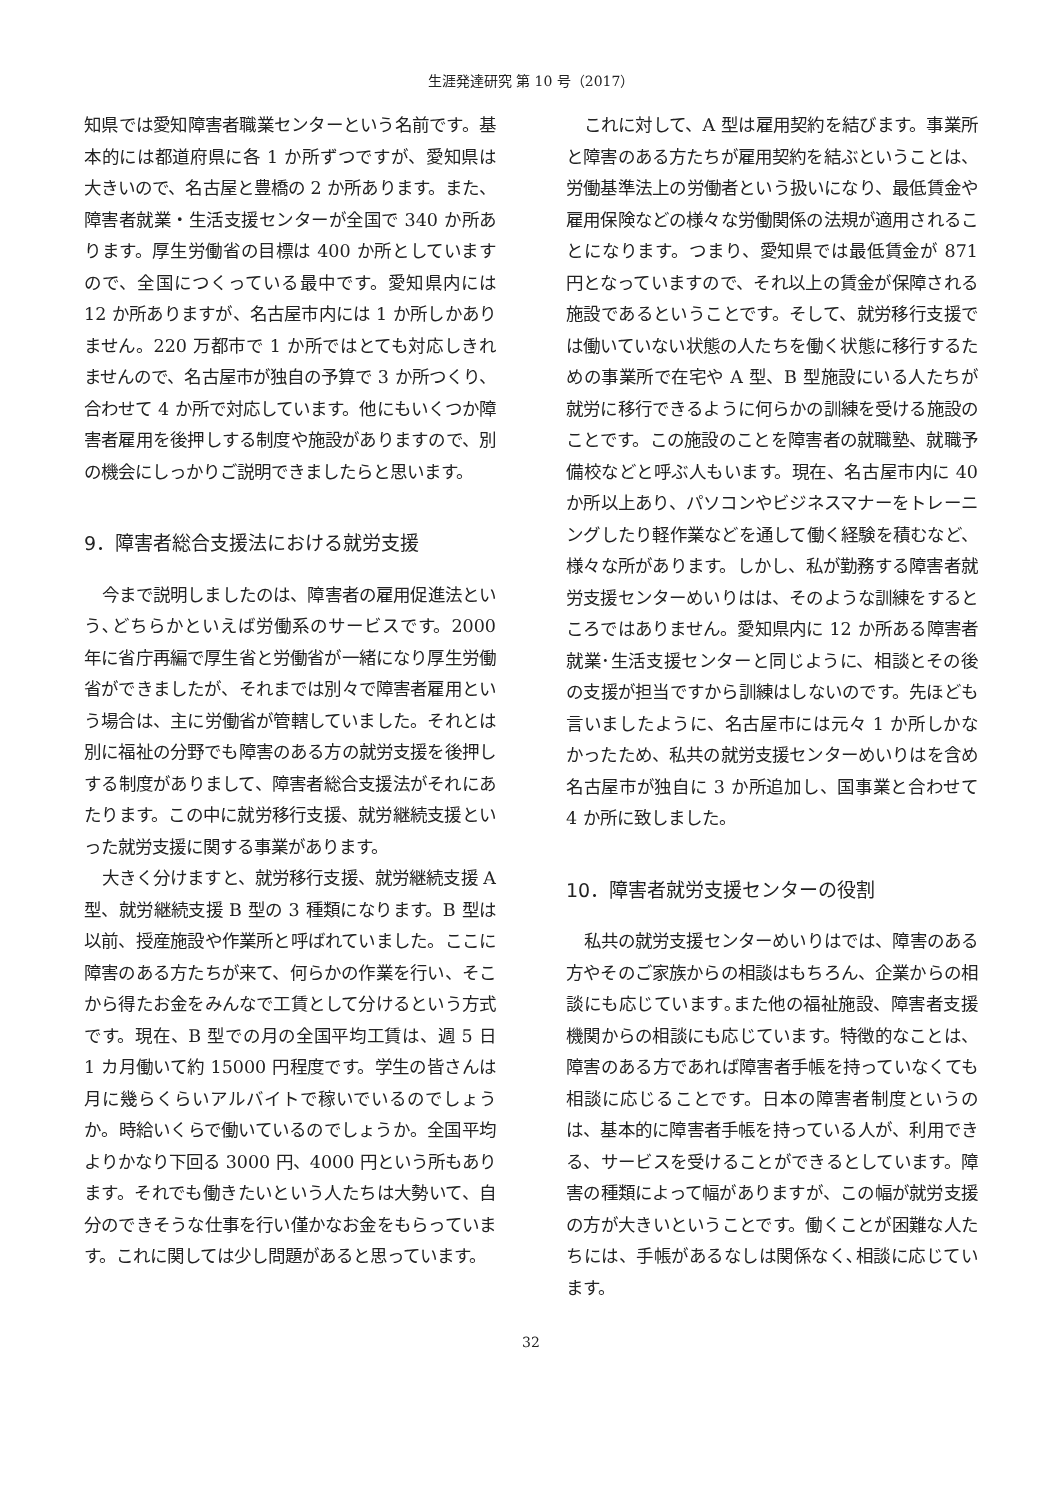生涯発達研究 第 10 号（2017）
知県では愛知障害者職業センターという名前です。基本的には都道府県に各 1 か所ずつですが、愛知県は大きいので、名古屋と豊橋の 2 か所あります。また、障害者就業・生活支援センターが全国で 340 か所あります。厚生労働省の目標は 400 か所としていますので、全国につくっている最中です。愛知県内には 12 か所ありますが、名古屋市内には 1 か所しかありません。220 万都市で 1 か所ではとても対応しきれませんので、名古屋市が独自の予算で 3 か所つくり、合わせて 4 か所で対応しています。他にもいくつか障害者雇用を後押しする制度や施設がありますので、別の機会にしっかりご説明できましたらと思います。
9．障害者総合支援法における就労支援
今まで説明しましたのは、障害者の雇用促進法という､どちらかといえば労働系のサービスです。2000 年に省庁再編で厚生省と労働省が一緒になり厚生労働省ができましたが、それまでは別々で障害者雇用という場合は、主に労働省が管轄していました。それとは別に福祉の分野でも障害のある方の就労支援を後押しする制度がありまして、障害者総合支援法がそれにあたります。この中に就労移行支援、就労継続支援といった就労支援に関する事業があります。
大きく分けますと、就労移行支援、就労継続支援 A 型、就労継続支援 B 型の 3 種類になります。B 型は以前、授産施設や作業所と呼ばれていました。ここに障害のある方たちが来て、何らかの作業を行い、そこから得たお金をみんなで工賃として分けるという方式です。現在、B 型での月の全国平均工賃は、週 5 日 1 カ月働いて約 15000 円程度です。学生の皆さんは月に幾らくらいアルバイトで稼いでいるのでしょうか。時給いくらで働いているのでしょうか。全国平均よりかなり下回る 3000 円、4000 円という所もあります。それでも働きたいという人たちは大勢いて、自分のできそうな仕事を行い僅かなお金をもらっています。これに関しては少し問題があると思っています。
これに対して、A 型は雇用契約を結びます。事業所と障害のある方たちが雇用契約を結ぶということは、労働基準法上の労働者という扱いになり、最低賃金や雇用保険などの様々な労働関係の法規が適用されることになります。つまり、愛知県では最低賃金が 871 円となっていますので、それ以上の賃金が保障される施設であるということです。そして、就労移行支援では働いていない状態の人たちを働く状態に移行するための事業所で在宅や A 型、B 型施設にいる人たちが就労に移行できるように何らかの訓練を受ける施設のことです。この施設のことを障害者の就職塾、就職予備校などと呼ぶ人もいます。現在、名古屋市内に 40 か所以上あり、パソコンやビジネスマナーをトレーニングしたり軽作業などを通して働く経験を積むなど、様々な所があります。しかし、私が勤務する障害者就労支援センターめいりはは、そのような訓練をするところではありません。愛知県内に 12 か所ある障害者就業･生活支援センターと同じように、相談とその後の支援が担当ですから訓練はしないのです。先ほども言いましたように、名古屋市には元々 1 か所しかなかったため、私共の就労支援センターめいりはを含め名古屋市が独自に 3 か所追加し、国事業と合わせて 4 か所に致しました。
10．障害者就労支援センターの役割
私共の就労支援センターめいりはでは、障害のある方やそのご家族からの相談はもちろん、企業からの相談にも応じています｡また他の福祉施設、障害者支援機関からの相談にも応じています。特徴的なことは、障害のある方であれば障害者手帳を持っていなくても相談に応じることです。日本の障害者制度というのは、基本的に障害者手帳を持っている人が、利用できる、サービスを受けることができるとしています。障害の種類によって幅がありますが、この幅が就労支援の方が大きいということです。働くことが困難な人たちには、手帳があるなしは関係なく､相談に応じています。
32